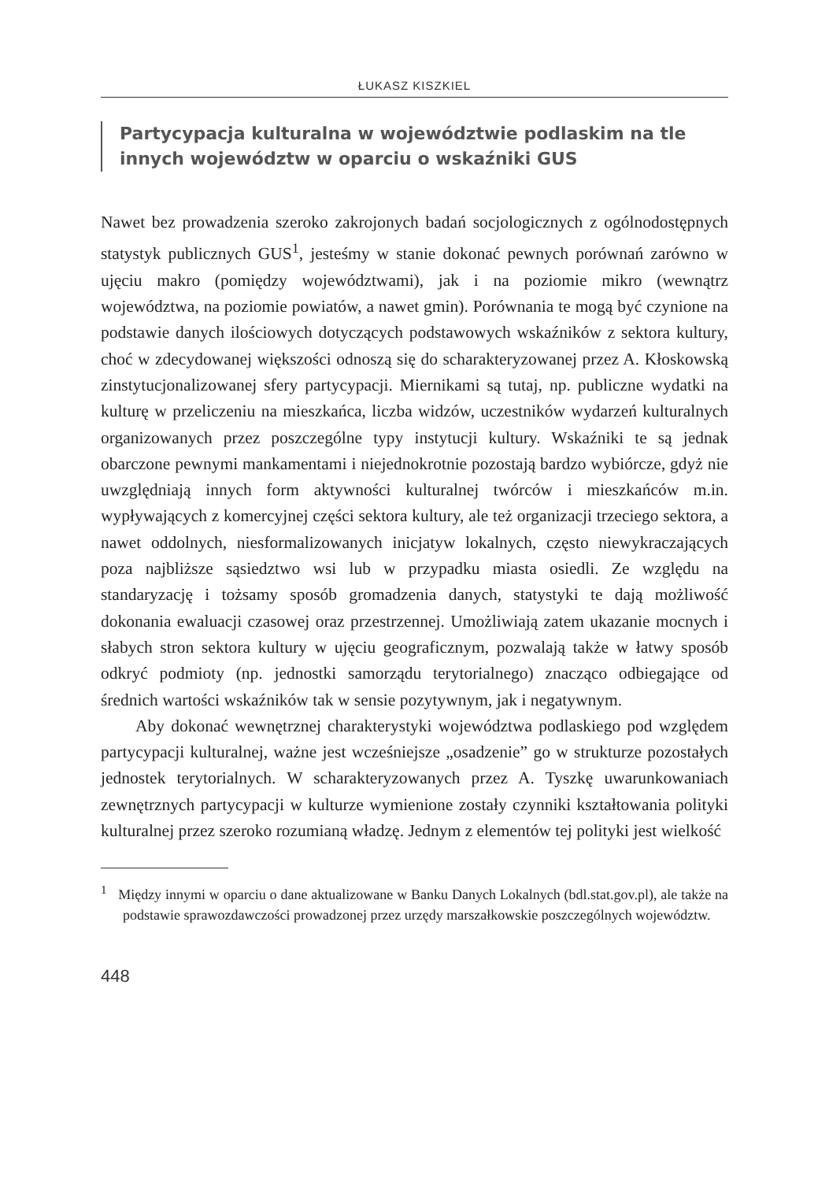ŁUKASZ KISZKIEL
Partycypacja kulturalna w województwie podlaskim na tle innych województw w oparciu o wskaźniki GUS
Nawet bez prowadzenia szeroko zakrojonych badań socjologicznych z ogólnodostępnych statystyk publicznych GUS<sup>1</sup>, jesteśmy w stanie dokonać pewnych porównań zarówno w ujęciu makro (pomiędzy województwami), jak i na poziomie mikro (wewnątrz województwa, na poziomie powiatów, a nawet gmin). Porównania te mogą być czynione na podstawie danych ilościowych dotyczących podstawowych wskaźników z sektora kultury, choć w zdecydowanej większości odnoszą się do scharakteryzowanej przez A. Kłoskowską zinstytucjonalizowanej sfery partycypacji. Miernikami są tutaj, np. publiczne wydatki na kulturę w przeliczeniu na mieszkańca, liczba widzów, uczestników wydarzeń kulturalnych organizowanych przez poszczególne typy instytucji kultury. Wskaźniki te są jednak obarczone pewnymi mankamentami i niejednokrotnie pozostają bardzo wybiórcze, gdyż nie uwzględniają innych form aktywności kulturalnej twórców i mieszkańców m.in. wypływających z komercyjnej części sektora kultury, ale też organizacji trzeciego sektora, a nawet oddolnych, niesformalizowanych inicjatyw lokalnych, często niewykraczających poza najbliższe sąsiedztwo wsi lub w przypadku miasta osiedli. Ze względu na standaryzację i tożsamy sposób gromadzenia danych, statystyki te dają możliwość dokonania ewaluacji czasowej oraz przestrzennej. Umożliwiają zatem ukazanie mocnych i słabych stron sektora kultury w ujęciu geograficznym, pozwalają także w łatwy sposób odkryć podmioty (np. jednostki samorządu terytorialnego) znacząco odbiegające od średnich wartości wskaźników tak w sensie pozytywnym, jak i negatywnym.
Aby dokonać wewnętrznej charakterystyki województwa podlaskiego pod względem partycypacji kulturalnej, ważne jest wcześniejsze „osadzenie” go w strukturze pozostałych jednostek terytorialnych. W scharakteryzowanych przez A. Tyszkę uwarunkowaniach zewnętrznych partycypacji w kulturze wymienione zostały czynniki kształtowania polityki kulturalnej przez szeroko rozumianą władzę. Jednym z elementów tej polityki jest wielkość
<sup>1</sup> Między innymi w oparciu o dane aktualizowane w Banku Danych Lokalnych (bdl.stat.gov.pl), ale także na podstawie sprawozdawczości prowadzonej przez urzędy marszałkowskie poszczególnych województw.
448